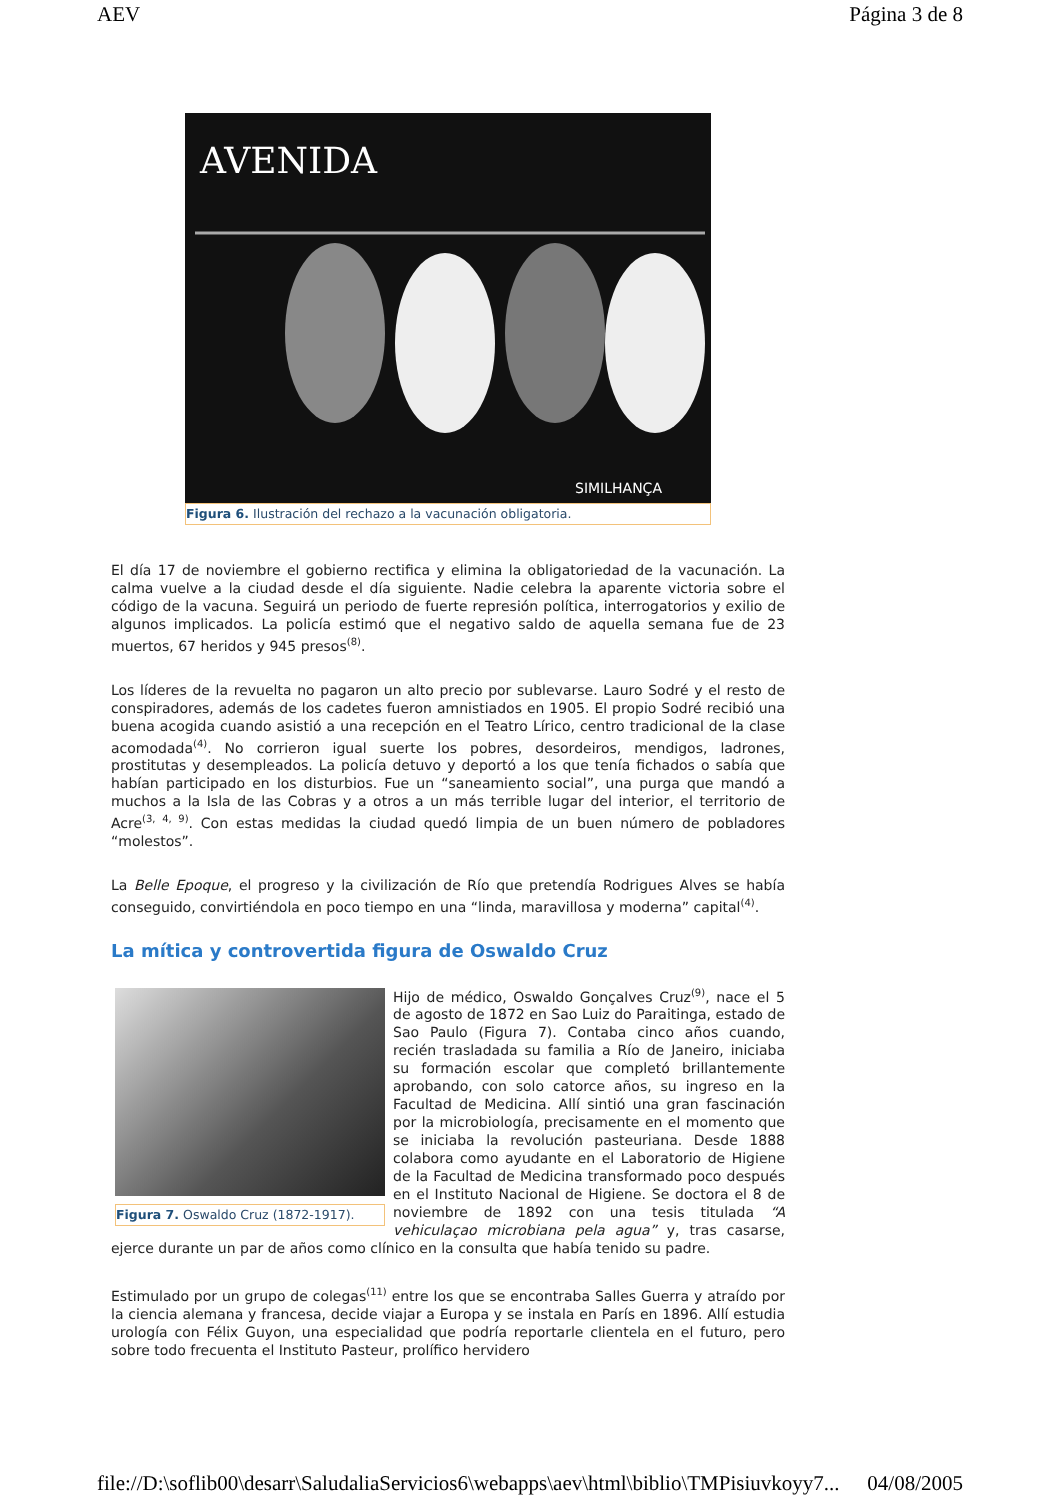AEV Página 3 de 8
AVENIDA
SIMILHANÇA
Figura 6. Ilustración del rechazo a la vacunación obligatoria.
El día 17 de noviembre el gobierno rectifica y elimina la obligatoriedad de la vacunación. La calma vuelve a la ciudad desde el día siguiente. Nadie celebra la aparente victoria sobre el código de la vacuna. Seguirá un periodo de fuerte represión política, interrogatorios y exilio de algunos implicados. La policía estimó que el negativo saldo de aquella semana fue de 23 muertos, 67 heridos y 945 presos<sup>(8)</sup>.
Los líderes de la revuelta no pagaron un alto precio por sublevarse. Lauro Sodré y el resto de conspiradores, además de los cadetes fueron amnistiados en 1905. El propio Sodré recibió una buena acogida cuando asistió a una recepción en el Teatro Lírico, centro tradicional de la clase acomodada<sup>(4)</sup>. No corrieron igual suerte los pobres, desordeiros, mendigos, ladrones, prostitutas y desempleados. La policía detuvo y deportó a los que tenía fichados o sabía que habían participado en los disturbios. Fue un “saneamiento social”, una purga que mandó a muchos a la Isla de las Cobras y a otros a un más terrible lugar del interior, el territorio de Acre<sup>(3, 4, 9)</sup>. Con estas medidas la ciudad quedó limpia de un buen número de pobladores “molestos”.
La Belle Epoque, el progreso y la civilización de Río que pretendía Rodrigues Alves se había conseguido, convirtiéndola en poco tiempo en una “linda, maravillosa y moderna” capital<sup>(4)</sup>.
La mítica y controvertida figura de Oswaldo Cruz
Figura 7. Oswaldo Cruz (1872-1917).
Hijo de médico, Oswaldo Gonçalves Cruz<sup>(9)</sup>, nace el 5 de agosto de 1872 en Sao Luiz do Paraitinga, estado de Sao Paulo (Figura 7). Contaba cinco años cuando, recién trasladada su familia a Río de Janeiro, iniciaba su formación escolar que completó brillantemente aprobando, con solo catorce años, su ingreso en la Facultad de Medicina. Allí sintió una gran fascinación por la microbiología, precisamente en el momento que se iniciaba la revolución pasteuriana. Desde 1888 colabora como ayudante en el Laboratorio de Higiene de la Facultad de Medicina transformado poco después en el Instituto Nacional de Higiene. Se doctora el 8 de noviembre de 1892 con una tesis titulada “A vehiculaçao microbiana pela agua” y, tras casarse, ejerce durante un par de años como clínico en la consulta que había tenido su padre.
Estimulado por un grupo de colegas<sup>(11)</sup> entre los que se encontraba Salles Guerra y atraído por la ciencia alemana y francesa, decide viajar a Europa y se instala en París en 1896. Allí estudia urología con Félix Guyon, una especialidad que podría reportarle clientela en el futuro, pero sobre todo frecuenta el Instituto Pasteur, prolífico hervidero
file://D:\soflib00\desarr\SaludaliaServicios6\webapps\aev\html\biblio\TMPisiuvkoyy7... 04/08/2005